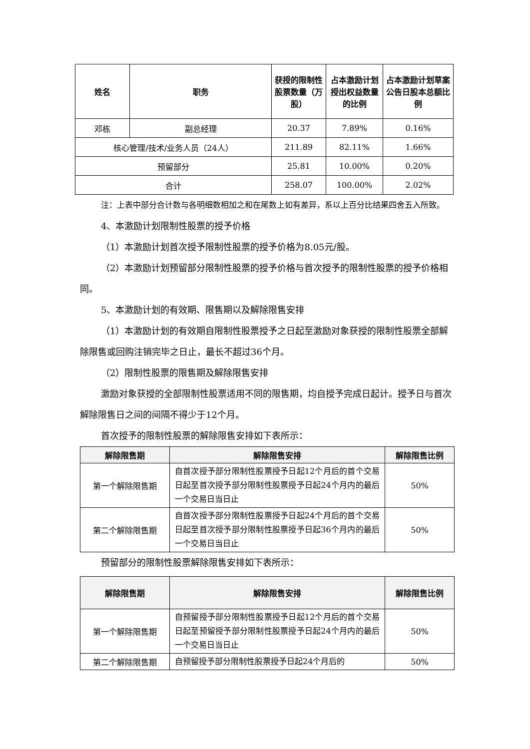| 姓名 | 职务 | 获授的限制性股票数量（万股） | 占本激励计划授出权益数量的比例 | 占本激励计划草案公告日股本总额比例 |
| --- | --- | --- | --- | --- |
| 邓栋 | 副总经理 | 20.37 | 7.89% | 0.16% |
| 核心管理/技术/业务人员（24人） | | 211.89 | 82.11% | 1.66% |
| 预留部分 | | 25.81 | 10.00% | 0.20% |
| 合计 | | 258.07 | 100.00% | 2.02% |
注：上表中部分合计数与各明细数相加之和在尾数上如有差异，系以上百分比结果四舍五入所致。
4、本激励计划限制性股票的授予价格
（1）本激励计划首次授予限制性股票的授予价格为8.05元/股。
（2）本激励计划预留部分限制性股票的授予价格与首次授予的限制性股票的授予价格相同。
5、本激励计划的有效期、限售期以及解除限售安排
（1）本激励计划的有效期自限制性股票授予之日起至激励对象获授的限制性股票全部解除限售或回购注销完毕之日止，最长不超过36个月。
（2）限制性股票的限售期及解除限售安排
激励对象获授的全部限制性股票适用不同的限售期，均自授予完成日起计。授予日与首次解除限售日之间的间隔不得少于12个月。
首次授予的限制性股票的解除限售安排如下表所示：
| 解除限售期 | 解除限售安排 | 解除限售比例 |
| --- | --- | --- |
| 第一个解除限售期 | 自首次授予部分限制性股票授予日起12个月后的首个交易日起至首次授予部分限制性股票授予日起24个月内的最后一个交易日当日止 | 50% |
| 第二个解除限售期 | 自首次授予部分限制性股票授予日起24个月后的首个交易日起至首次授予部分限制性股票授予日起36个月内的最后一个交易日当日止 | 50% |
预留部分的限制性股票解除限售安排如下表所示：
| 解除限售期 | 解除限售安排 | 解除限售比例 |
| --- | --- | --- |
| 第一个解除限售期 | 自预留授予部分限制性股票授予日起12个月后的首个交易日起至预留授予部分限制性股票授予日起24个月内的最后一个交易日当日止 | 50% |
| 第二个解除限售期 | 自预留授予部分限制性股票授予日起24个月后的 | 50% |